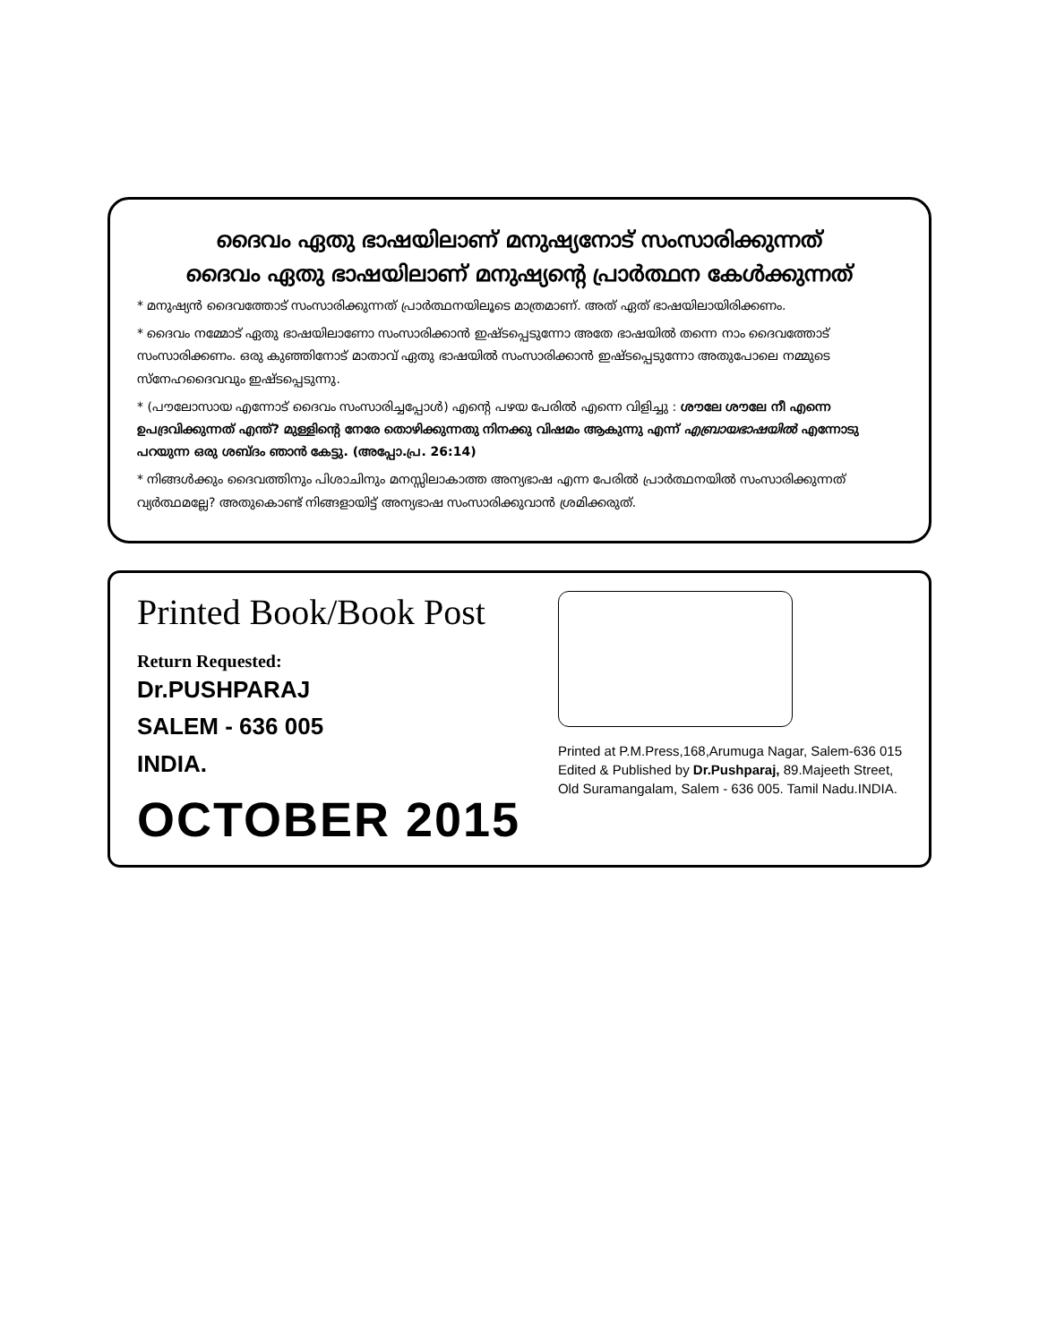ദൈവം ഏതു ഭാഷയിലാണ് മനുഷ്യനോട് സംസാരിക്കുന്നത്
ദൈവം ഏതു ഭാഷയിലാണ് മനുഷ്യന്റെ പ്രാർത്ഥന കേൾക്കുന്നത്
* മനുഷ്യൻ ദൈവത്തോട് സംസാരിക്കുന്നത് പ്രാർത്ഥനയിലൂടെ മാത്രമാണ്. അത് ഏത് ഭാഷയിലായിരിക്കണം.
* ദൈവം നമ്മോട് ഏതു ഭാഷയിലാണോ സംസാരിക്കാൻ ഇഷ്ടപ്പെടുന്നോ അതേ ഭാഷയിൽ തന്നെ നാം ദൈവത്തോട് സംസാരിക്കണം. ഒരു കുഞ്ഞിനോട് മാതാവ് ഏതു ഭാഷയിൽ സംസാരിക്കാൻ ഇഷ്ടപ്പെടുന്നോ അതുപോലെ നമ്മുടെ സ്നേഹദൈവവും ഇഷ്ടപ്പെടുന്നു.
* (പൗലോസായ എന്നോട് ദൈവം സംസാരിച്ചപ്പോൾ) എന്റെ പഴയ പേരിൽ എന്നെ വിളിച്ചു : ശൗലേ ശൗലേ നീ എന്നെ ഉപദ്രവിക്കുന്നത് എന്ത്? മുള്ളിന്റെ നേരേ തൊഴിക്കുന്നതു നിനക്കു വിഷമം ആകുന്നു എന്ന് എബ്രായഭാഷയിൽ എന്നോടു പറയുന്ന ഒരു ശബ്ദം ഞാൻ കേട്ടു. (അപ്പോ.പ്ര. 26:14)
* നിങ്ങൾക്കും ദൈവത്തിനും പിശാചിനും മനസ്സിലാകാത്ത അന്യഭാഷ എന്ന പേരിൽ പ്രാർത്ഥനയിൽ സംസാരിക്കുന്നത് വ്യർത്ഥമല്ലേ? അതുകൊണ്ട് നിങ്ങളായിട്ട് അന്യഭാഷ സംസാരിക്കുവാൻ ശ്രമിക്കരുത്.
Printed Book/Book Post
Return Requested:
Dr.PUSHPARAJ
SALEM - 636 005
INDIA.
OCTOBER 2015
Printed at P.M.Press,168,Arumuga Nagar, Salem-636 015
Edited & Published by Dr.Pushparaj, 89.Majeeth Street,
Old Suramangalam, Salem - 636 005. Tamil Nadu.INDIA.